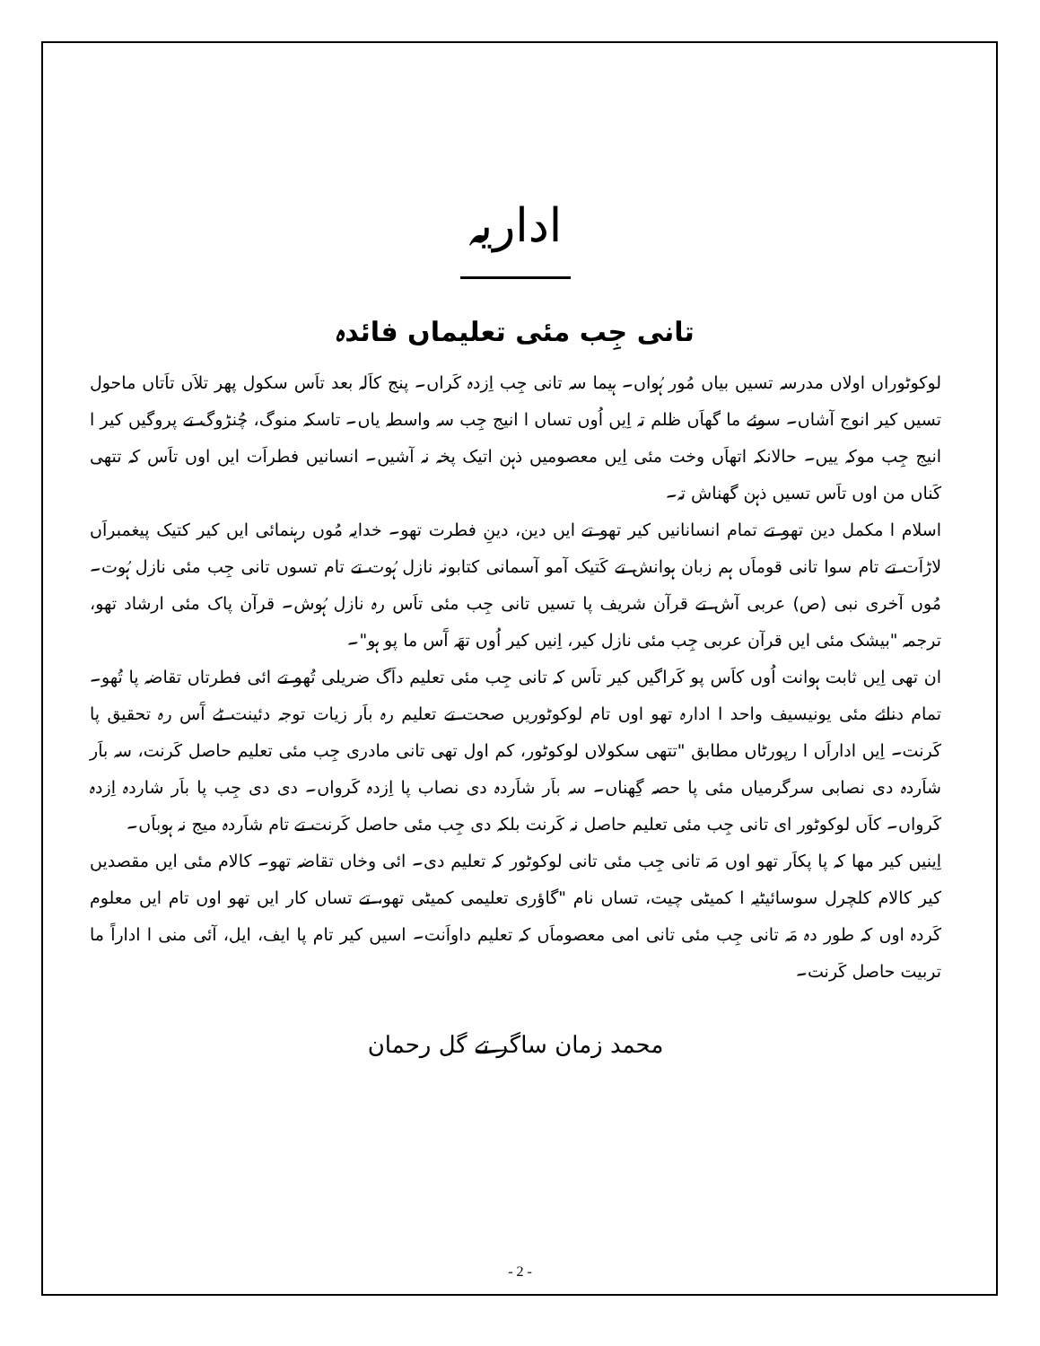اداریہ
تانی جِب مئی تعلیماں فائدہ
لوکوٹوراں اولاں مدرسہ تسیں بیاں مُور ہُواں۔ ہیما سہ تانی جِب اِزدہ کَراں۔ پنج کاَلہ بعد تاَس سکول پھر تلاَں تاَتاں ماحول تسیں کیر انوج آشاں۔ سوئے ما گھاَں ظلم تہ اِیں اُوں تساں ا انیج جِب سہ واسطہ یاں۔ تاسکہ منوگ، چُنڑوگ تے پروگیں کیر ا انیج جِب موکہ ییں۔ حالانکہ اتھاَں وخت مئی اِیں معصومیں ذہن اتیک پخہ نہ آشیں۔ انسانیں فطراَت ایں اوں تاَس کہ تتھی کَناں من اوں تاَس تسیں ذہن گھناش تہ۔
اسلام ا مکمل دین تھو تے تمام انسانانیں کیر تھو تے ایں دین، دینِ فطرت تھو۔ خدایہ مُوں رہنمائی ایں کیر کتیک پیغمبراَں لاڑاَت تے تام سوا تانی قوماَں ہم زبان ہوانش تے کَتیک آمو آسمانی کتابونہ نازل ہُوت تے تام تسوں تانی جِب مئی نازل ہُوت۔ مُوں آخری نبی (ص) عربی آش تے قرآن شریف پا تسیں تانی جِب مئی تاَس رہ نازل ہُوش۔ قرآن پاک مئی ارشاد تھو، ترجمہ "بیشک مئی ایں قرآن عربی جِب مئی نازل کیر، اِنیں کیر اُوں تھَہ آَس ما پو ہو"۔
ان تھی اِیں ثابت ہوانت اُوں کاَس پو کَراگیں کیر تاَس کہ تانی جِب مئی تعلیم داَگ ضریلی تُھو تے ائی فطرتاں تقاضہ پا تُھو۔تمام دنائے مئی یونیسیف واحد ا ادارہ تھو اوں تام لوکوٹوریں صحت تے تعلیم رہ باَر زیات توجہ دئینت ٹے آَس رہ تحقیق پا کَرنت۔ اِیں اداراَں ا رپورٹاں مطابق "تتھی سکولاں لوکوٹور، کم اول تھی تانی مادری جِب مئی تعلیم حاصل کَرنت، سہ باَر شاَردہ دی نصابی سرگرمیاں مئی پا حصہ گِھناں۔ سہ باَر شاَردہ دی نصاب پا اِزدہ کَرواں۔ دی دی جِب پا باَر شاردہ اِزدہ کَرواں۔ کاَں لوکوٹور ای تانی جِب مئی تعلیم حاصل نہ کَرنت بلکہ دی جِب مئی حاصل کَرنت تے تام شاَردہ میج نہ ہوباَں۔
اِینیں کیر مھا کہ پا پکاَر تھو اوں مَہ تانی جِب مئی تانی لوکوٹور کہ تعلیم دی۔ ائی وخاں تقاضہ تھو۔ کالام مئی ایں مقصدیں کیر کالام کلچرل سوسائیٹیہ ا کمیٹی چیت، تساں نام "گاؤری تعلیمی کمیٹی تھو، تے تساں کار ایں تھو اوں تام ایں معلوم کَردہ اوں کہ طور دہ مَہ تانی جِب مئی تانی امی معصوماَں کہ تعلیم داواَنت۔ اسیں کیر تام پا ایف، ایل، آئی منی ا اداراً ما تربیت حاصل کَرنت۔
محمد زمان ساگر تے گل رحمان
- 2 -